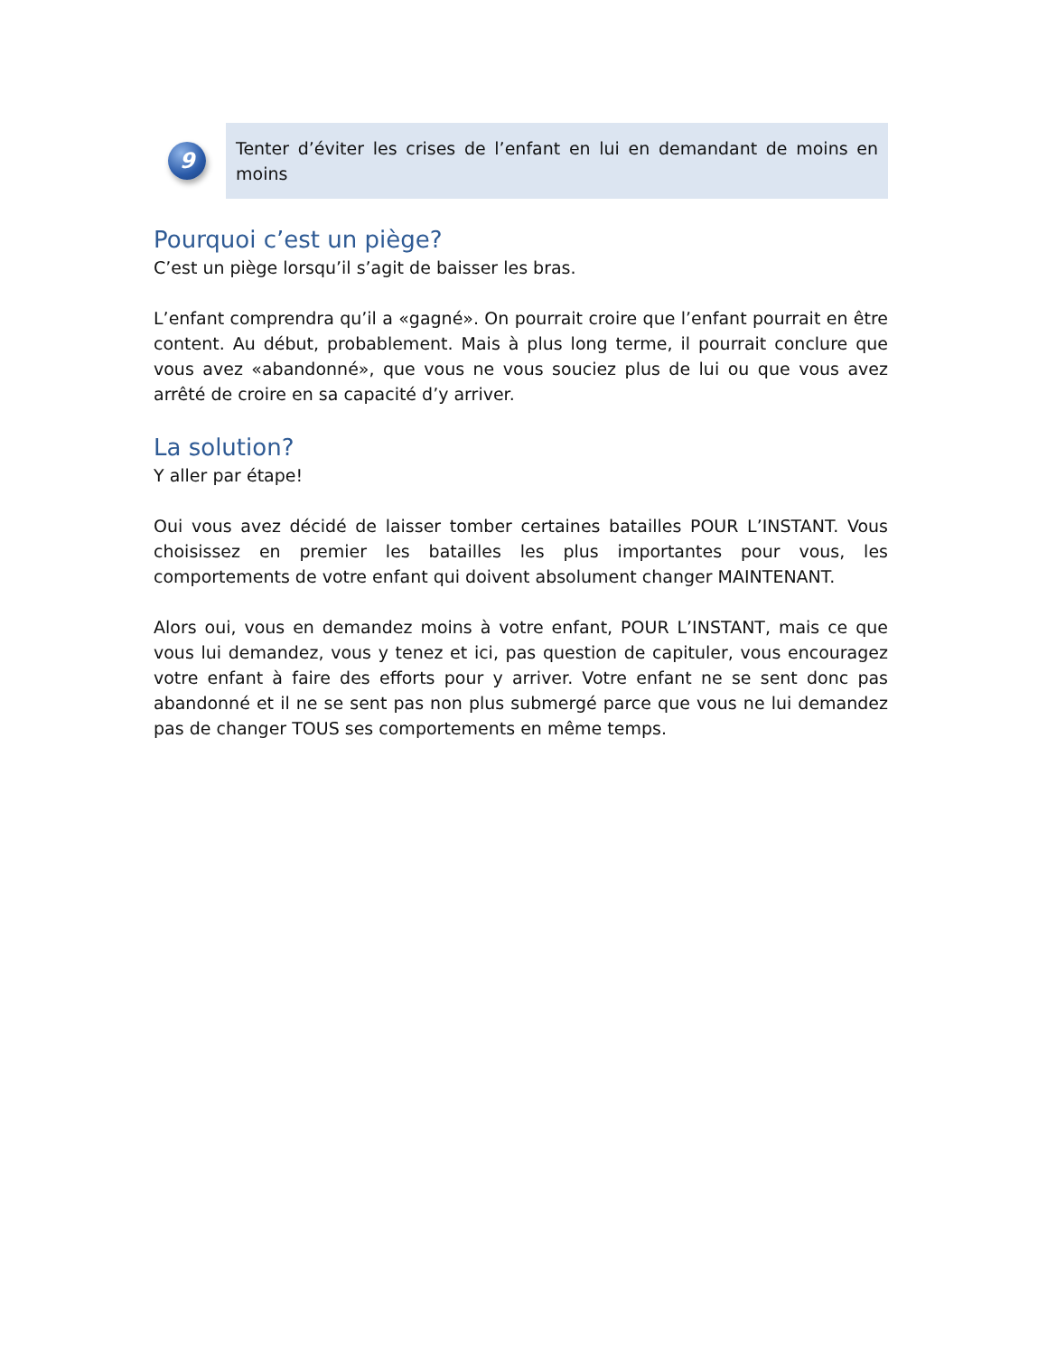9
Tenter d’éviter les crises de l’enfant en lui en demandant de moins en moins
Pourquoi c’est un piège?
C’est un piège lorsqu’il s’agit de baisser les bras.
L’enfant comprendra qu’il a «gagné». On pourrait croire que l’enfant pourrait en être content. Au début, probablement. Mais à plus long terme, il pourrait conclure que vous avez «abandonné», que vous ne vous souciez plus de lui ou que vous avez arrêté de croire en sa capacité d’y arriver.
La solution?
Y aller par étape!
Oui vous avez décidé de laisser tomber certaines batailles POUR L’INSTANT. Vous choisissez en premier les batailles les plus importantes pour vous, les comportements de votre enfant qui doivent absolument changer MAINTENANT.
Alors oui, vous en demandez moins à votre enfant, POUR L’INSTANT, mais ce que vous lui demandez, vous y tenez et ici, pas question de capituler, vous encouragez votre enfant à faire des efforts pour y arriver. Votre enfant ne se sent donc pas abandonné et il ne se sent pas non plus submergé parce que vous ne lui demandez pas de changer TOUS ses comportements en même temps.